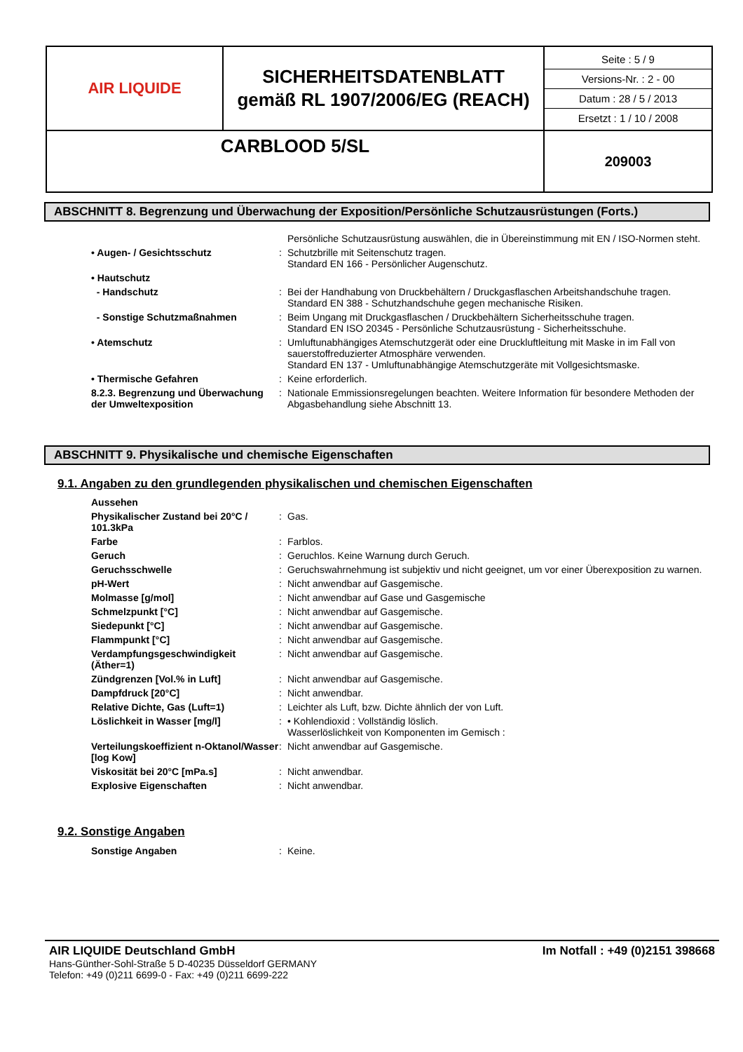| AIR LIQUIDE | SICHERHEITSDATENBLATT gemäß RL 1907/2006/EG (REACH) | Seite : 5 / 9 Versions-Nr. : 2 - 00 Datum : 28 / 5 / 2013 Ersetzt : 1 / 10 / 2008 |
| CARBLOOD 5/SL | | 209003 |
ABSCHNITT 8. Begrenzung und Überwachung der Exposition/Persönliche Schutzausrüstungen (Forts.)
| | | Persönliche Schutzausrüstung auswählen, die in Übereinstimmung mit EN / ISO-Normen steht. |
| • Augen- / Gesichtsschutz | : | Schutzbrille mit Seitenschutz tragen. Standard EN 166 - Persönlicher Augenschutz. |
| • Hautschutz | | |
| - Handschutz | : | Bei der Handhabung von Druckbehältern / Druckgasflaschen Arbeitshandschuhe tragen. Standard EN 388 - Schutzhandschuhe gegen mechanische Risiken. |
| - Sonstige Schutzmaßnahmen | : | Beim Ungang mit Druckgasflaschen / Druckbehältern Sicherheitsschuhe tragen. Standard EN ISO 20345 - Persönliche Schutzausrüstung - Sicherheitsschuhe. |
| • Atemschutz | : | Umluftunabhängiges Atemschutzgerät oder eine Druckluftleitung mit Maske in im Fall von sauerstoffreduzierter Atmosphäre verwenden. Standard EN 137 - Umluftunabhängige Atemschutzgeräte mit Vollgesichtsmaske. |
| • Thermische Gefahren | : | Keine erforderlich. |
| 8.2.3. Begrenzung und Überwachung der Umweltexposition | : | Nationale Emmissionsregelungen beachten. Weitere Information für besondere Methoden der Abgasbehandlung siehe Abschnitt 13. |
ABSCHNITT 9. Physikalische und chemische Eigenschaften
9.1. Angaben zu den grundlegenden physikalischen und chemischen Eigenschaften
| Aussehen | | |
| Physikalischer Zustand bei 20°C / 101.3kPa | : | Gas. |
| Farbe | : | Farblos. |
| Geruch | : | Geruchlos. Keine Warnung durch Geruch. |
| Geruchsschwelle | : | Geruchswahrnehmung ist subjektiv und nicht geeignet, um vor einer Überexposition zu warnen. |
| pH-Wert | : | Nicht anwendbar auf Gasgemische. |
| Molmasse [g/mol] | : | Nicht anwendbar auf Gase und Gasgemische |
| Schmelzpunkt [°C] | : | Nicht anwendbar auf Gasgemische. |
| Siedepunkt [°C] | : | Nicht anwendbar auf Gasgemische. |
| Flammpunkt [°C] | : | Nicht anwendbar auf Gasgemische. |
| Verdampfungsgeschwindigkeit (Äther=1) | : | Nicht anwendbar auf Gasgemische. |
| Zündgrenzen [Vol.% in Luft] | : | Nicht anwendbar auf Gasgemische. |
| Dampfdruck [20°C] | : | Nicht anwendbar. |
| Relative Dichte, Gas (Luft=1) | : | Leichter als Luft, bzw. Dichte ähnlich der von Luft. |
| Löslichkeit in Wasser [mg/l] | : | • Kohlendioxid : Vollständig löslich. Wasserlöslichkeit von Komponenten im Gemisch : |
| Verteilungskoeffizient n-Oktanol/Wasser [log Kow] | : | Nicht anwendbar auf Gasgemische. |
| Viskosität bei 20°C [mPa.s] | : | Nicht anwendbar. |
| Explosive Eigenschaften | : | Nicht anwendbar. |
9.2. Sonstige Angaben
| Sonstige Angaben | : | Keine. |
AIR LIQUIDE Deutschland GmbH Im Notfall : +49 (0)2151 398668
Hans-Günther-Sohl-Straße 5 D-40235 Düsseldorf GERMANY
Telefon: +49 (0)211 6699-0 - Fax: +49 (0)211 6699-222